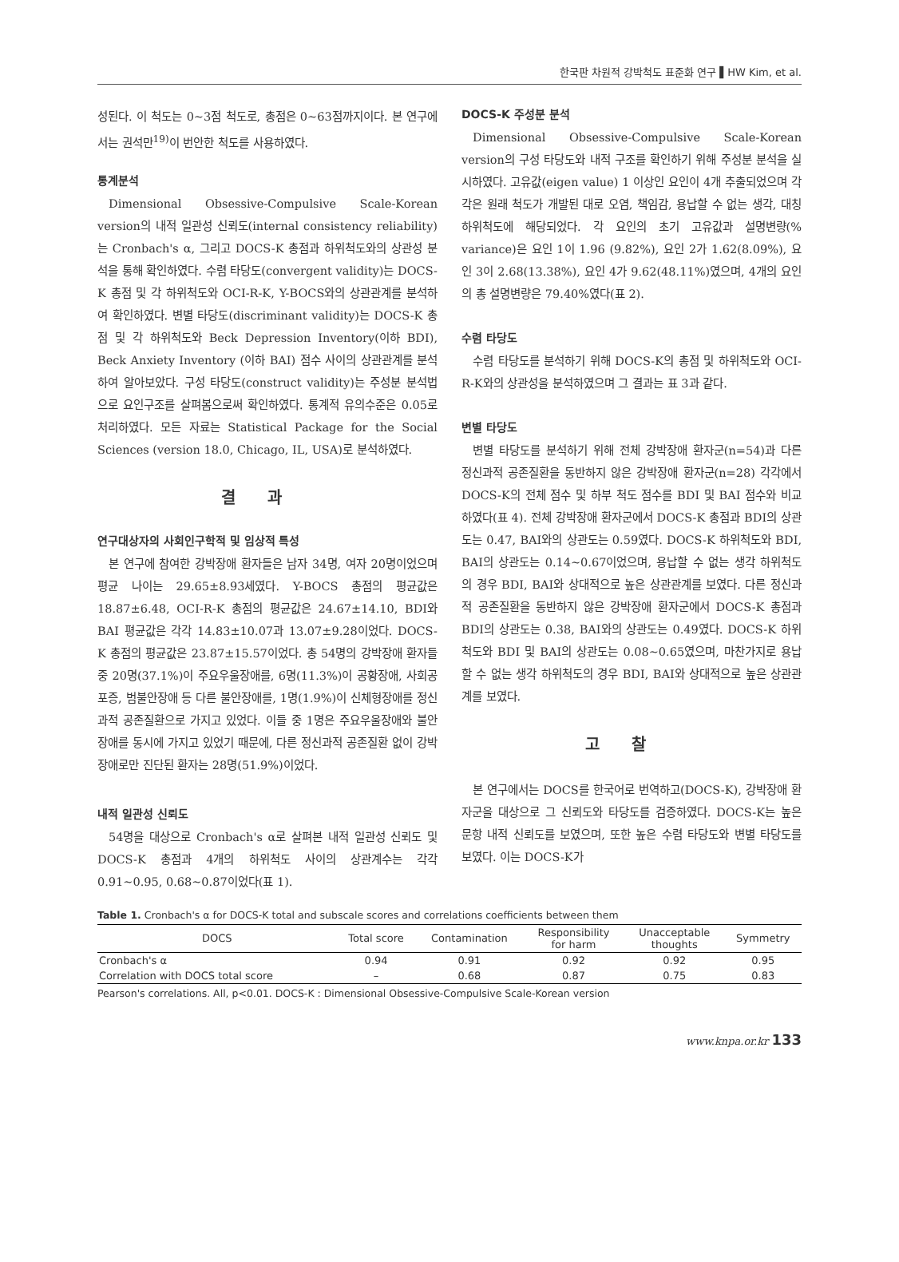한국판 차원적 강박척도 표준화 연구 ▌HW Kim, et al.
성된다. 이 척도는 0~3점 척도로, 총점은 0~63점까지이다. 본 연구에서는 권석만<sup>19)</sup>이 번안한 척도를 사용하였다.
통계분석
Dimensional Obsessive-Compulsive Scale-Korean version의 내적 일관성 신뢰도(internal consistency reliability)는 Cronbach's α, 그리고 DOCS-K 총점과 하위척도와의 상관성 분석을 통해 확인하였다. 수렴 타당도(convergent validity)는 DOCS-K 총점 및 각 하위척도와 OCI-R-K, Y-BOCS와의 상관관계를 분석하여 확인하였다. 변별 타당도(discriminant validity)는 DOCS-K 총점 및 각 하위척도와 Beck Depression Inventory(이하 BDI), Beck Anxiety Inventory (이하 BAI) 점수 사이의 상관관계를 분석하여 알아보았다. 구성 타당도(construct validity)는 주성분 분석법으로 요인구조를 살펴봄으로써 확인하였다. 통계적 유의수준은 0.05로 처리하였다. 모든 자료는 Statistical Package for the Social Sciences (version 18.0, Chicago, IL, USA)로 분석하였다.
결과
연구대상자의 사회인구학적 및 임상적 특성
본 연구에 참여한 강박장애 환자들은 남자 34명, 여자 20명이었으며 평균 나이는 29.65±8.93세였다. Y-BOCS 총점의 평균값은 18.87±6.48, OCI-R-K 총점의 평균값은 24.67±14.10, BDI와 BAI 평균값은 각각 14.83±10.07과 13.07±9.28이었다. DOCS-K 총점의 평균값은 23.87±15.57이었다. 총 54명의 강박장애 환자들 중 20명(37.1%)이 주요우울장애를, 6명(11.3%)이 공황장애, 사회공포증, 범불안장애 등 다른 불안장애를, 1명(1.9%)이 신체형장애를 정신과적 공존질환으로 가지고 있었다. 이들 중 1명은 주요우울장애와 불안장애를 동시에 가지고 있었기 때문에, 다른 정신과적 공존질환 없이 강박장애로만 진단된 환자는 28명(51.9%)이었다.
내적 일관성 신뢰도
54명을 대상으로 Cronbach's α로 살펴본 내적 일관성 신뢰도 및 DOCS-K 총점과 4개의 하위척도 사이의 상관계수는 각각 0.91~0.95, 0.68~0.87이었다(표 1).
DOCS-K 주성분 분석
Dimensional Obsessive-Compulsive Scale-Korean version의 구성 타당도와 내적 구조를 확인하기 위해 주성분 분석을 실시하였다. 고유값(eigen value) 1 이상인 요인이 4개 추출되었으며 각각은 원래 척도가 개발된 대로 오염, 책임감, 용납할 수 없는 생각, 대칭 하위척도에 해당되었다. 각 요인의 초기 고유값과 설명변량(% variance)은 요인 1이 1.96 (9.82%), 요인 2가 1.62(8.09%), 요인 3이 2.68(13.38%), 요인 4가 9.62(48.11%)였으며, 4개의 요인의 총 설명변량은 79.40%였다(표 2).
수렴 타당도
수렴 타당도를 분석하기 위해 DOCS-K의 총점 및 하위척도와 OCI-R-K와의 상관성을 분석하였으며 그 결과는 표 3과 같다.
변별 타당도
변별 타당도를 분석하기 위해 전체 강박장애 환자군(n=54)과 다른 정신과적 공존질환을 동반하지 않은 강박장애 환자군(n=28) 각각에서 DOCS-K의 전체 점수 및 하부 척도 점수를 BDI 및 BAI 점수와 비교하였다(표 4). 전체 강박장애 환자군에서 DOCS-K 총점과 BDI의 상관도는 0.47, BAI와의 상관도는 0.59였다. DOCS-K 하위척도와 BDI, BAI의 상관도는 0.14~0.67이었으며, 용납할 수 없는 생각 하위척도의 경우 BDI, BAI와 상대적으로 높은 상관관계를 보였다. 다른 정신과적 공존질환을 동반하지 않은 강박장애 환자군에서 DOCS-K 총점과 BDI의 상관도는 0.38, BAI와의 상관도는 0.49였다. DOCS-K 하위척도와 BDI 및 BAI의 상관도는 0.08~0.65였으며, 마찬가지로 용납할 수 없는 생각 하위척도의 경우 BDI, BAI와 상대적으로 높은 상관관계를 보였다.
고찰
본 연구에서는 DOCS를 한국어로 번역하고(DOCS-K), 강박장애 환자군을 대상으로 그 신뢰도와 타당도를 검증하였다. DOCS-K는 높은 문항 내적 신뢰도를 보였으며, 또한 높은 수렴 타당도와 변별 타당도를 보였다. 이는 DOCS-K가
Table 1. Cronbach's α for DOCS-K total and subscale scores and correlations coefficients between them
| DOCS | Total score | Contamination | Responsibility for harm | Unacceptable thoughts | Symmetry |
| --- | --- | --- | --- | --- | --- |
| Cronbach's α | 0.94 | 0.91 | 0.92 | 0.92 | 0.95 |
| Correlation with DOCS total score | – | 0.68 | 0.87 | 0.75 | 0.83 |
Pearson's correlations. All, p<0.01. DOCS-K : Dimensional Obsessive-Compulsive Scale-Korean version
www.knpa.or.kr 133